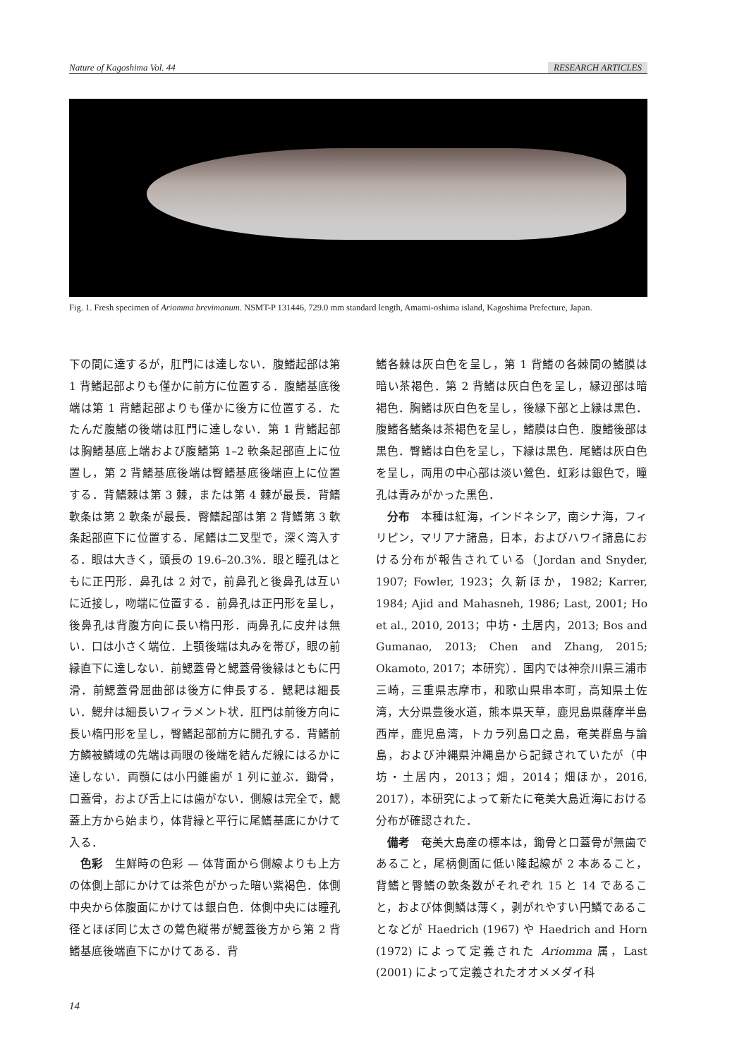Nature of Kagoshima Vol. 44 RESEARCH ARTICLES
Fig. 1. Fresh specimen of Ariomma brevimanum. NSMT-P 131446, 729.0 mm standard length, Amami-oshima island, Kagoshima Prefecture, Japan.
下の間に達するが，肛門には達しない．腹鰭起部は第 1 背鰭起部よりも僅かに前方に位置する．腹鰭基底後端は第 1 背鰭起部よりも僅かに後方に位置する．たたんだ腹鰭の後端は肛門に達しない．第 1 背鰭起部は胸鰭基底上端および腹鰭第 1–2 軟条起部直上に位置し，第 2 背鰭基底後端は臀鰭基底後端直上に位置する．背鰭棘は第 3 棘，または第 4 棘が最長．背鰭軟条は第 2 軟条が最長．臀鰭起部は第 2 背鰭第 3 軟条起部直下に位置する．尾鰭は二叉型で，深く湾入する．眼は大きく，頭長の 19.6–20.3%．眼と瞳孔はともに正円形．鼻孔は 2 対で，前鼻孔と後鼻孔は互いに近接し，吻端に位置する．前鼻孔は正円形を呈し，後鼻孔は背腹方向に長い楕円形．両鼻孔に皮弁は無い．口は小さく端位．上顎後端は丸みを帯び，眼の前縁直下に達しない．前鰓蓋骨と鰓蓋骨後縁はともに円滑．前鰓蓋骨屈曲部は後方に伸長する．鰓耙は細長い．鰓弁は細長いフィラメント状．肛門は前後方向に長い楕円形を呈し，臀鰭起部前方に開孔する．背鰭前方鱗被鱗域の先端は両眼の後端を結んだ線にはるかに達しない．両顎には小円錐歯が 1 列に並ぶ．鋤骨，口蓋骨，および舌上には歯がない．側線は完全で，鰓蓋上方から始まり，体背縁と平行に尾鰭基底にかけて入る．
色彩　生鮮時の色彩 — 体背面から側線よりも上方の体側上部にかけては茶色がかった暗い紫褐色．体側中央から体腹面にかけては銀白色．体側中央には瞳孔径とほぼ同じ太さの鶯色縦帯が鰓蓋後方から第 2 背鰭基底後端直下にかけてある．背
鰭各棘は灰白色を呈し，第 1 背鰭の各棘間の鰭膜は暗い茶褐色．第 2 背鰭は灰白色を呈し，縁辺部は暗褐色．胸鰭は灰白色を呈し，後縁下部と上縁は黒色．腹鰭各鰭条は茶褐色を呈し，鰭膜は白色．腹鰭後部は黒色．臀鰭は白色を呈し，下縁は黒色．尾鰭は灰白色を呈し，両用の中心部は淡い鶯色．虹彩は銀色で，瞳孔は青みがかった黒色．
分布　本種は紅海，インドネシア，南シナ海，フィリピン，マリアナ諸島，日本，およびハワイ諸島における分布が報告されている（Jordan and Snyder, 1907; Fowler, 1923；久新ほか，1982; Karrer, 1984; Ajid and Mahasneh, 1986; Last, 2001; Ho et al., 2010, 2013；中坊・土居内，2013; Bos and Gumanao, 2013; Chen and Zhang, 2015; Okamoto, 2017；本研究）．国内では神奈川県三浦市三崎，三重県志摩市，和歌山県串本町，高知県土佐湾，大分県豊後水道，熊本県天草，鹿児島県薩摩半島西岸，鹿児島湾，トカラ列島口之島，奄美群島与論島，および沖縄県沖縄島から記録されていたが（中坊・土居内，2013；畑，2014；畑ほか，2016, 2017），本研究によって新たに奄美大島近海における分布が確認された．
備考　奄美大島産の標本は，鋤骨と口蓋骨が無歯であること，尾柄側面に低い隆起線が 2 本あること，背鰭と臀鰭の軟条数がそれぞれ 15 と 14 であること，および体側鱗は薄く，剥がれやすい円鱗であることなどが Haedrich (1967) や Haedrich and Horn (1972) によって定義された Ariomma 属，Last (2001) によって定義されたオオメメダイ科
14